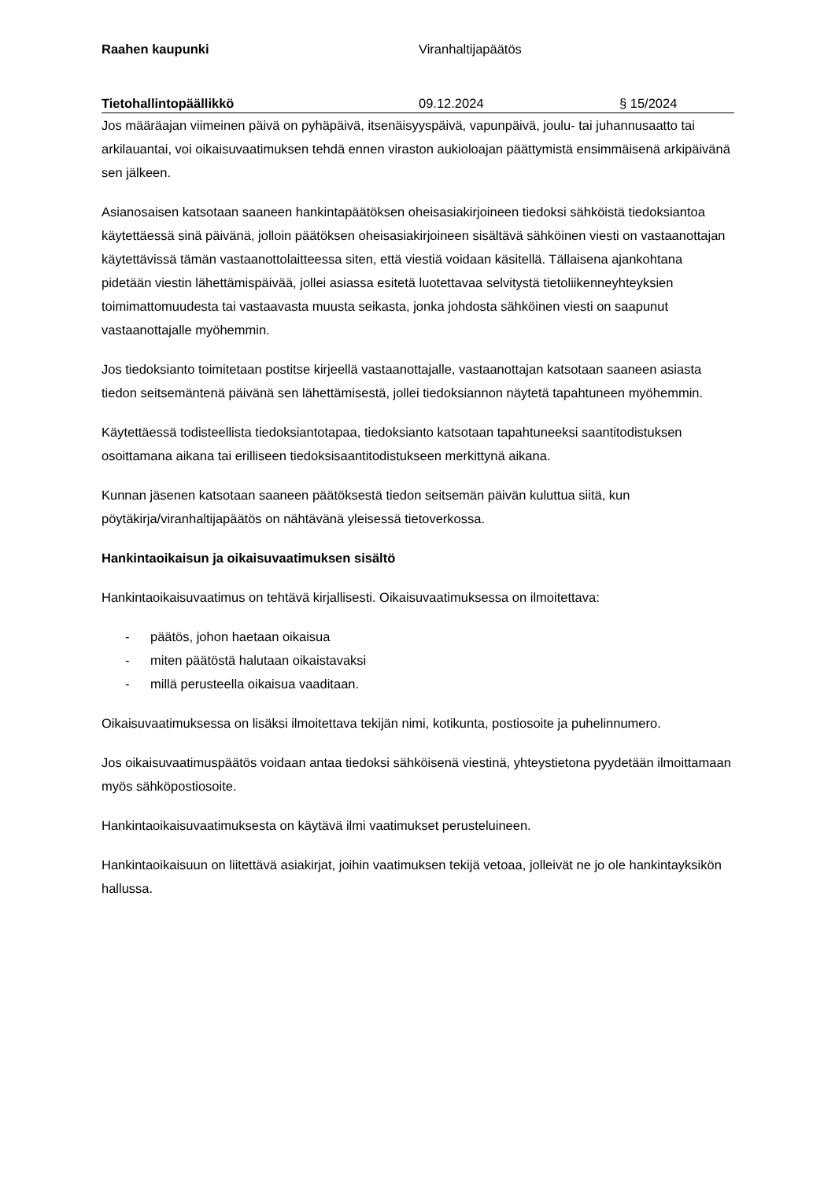Raahen kaupunki Viranhaltijapäätös
Tietohallintopäällikkö 09.12.2024 § 15/2024
Jos määräajan viimeinen päivä on pyhäpäivä, itsenäisyyspäivä, vapunpäivä, joulu- tai juhannusaatto tai arkilauantai, voi oikaisuvaatimuksen tehdä ennen viraston aukioloajan päättymistä ensimmäisenä arkipäivänä sen jälkeen.
Asianosaisen katsotaan saaneen hankintapäätöksen oheisasiakirjoineen tiedoksi sähköistä tiedoksiantoa käytettäessä sinä päivänä, jolloin päätöksen oheisasiakirjoineen sisältävä sähköinen viesti on vastaanottajan käytettävissä tämän vastaanottolaitteessa siten, että viestiä voidaan käsitellä. Tällaisena ajankohtana pidetään viestin lähettämispäivää, jollei asiassa esitetä luotettavaa selvitystä tietoliikenneyhteyksien toimimattomuudesta tai vastaavasta muusta seikasta, jonka johdosta sähköinen viesti on saapunut vastaanottajalle myöhemmin.
Jos tiedoksianto toimitetaan postitse kirjeellä vastaanottajalle, vastaanottajan katsotaan saaneen asiasta tiedon seitsemäntenä päivänä sen lähettämisestä, jollei tiedoksiannon näytetä tapahtuneen myöhemmin.
Käytettäessä todisteellista tiedoksiantotapaa, tiedoksianto katsotaan tapahtuneeksi saantitodistuksen osoittamana aikana tai erilliseen tiedoksisaantitodistukseen merkittynä aikana.
Kunnan jäsenen katsotaan saaneen päätöksestä tiedon seitsemän päivän kuluttua siitä, kun pöytäkirja/viranhaltijapäätös on nähtävänä yleisessä tietoverkossa.
Hankintaoikaisun ja oikaisuvaatimuksen sisältö
Hankintaoikaisuvaatimus on tehtävä kirjallisesti. Oikaisuvaatimuksessa on ilmoitettava:
- päätös, johon haetaan oikaisua
- miten päätöstä halutaan oikaistavaksi
- millä perusteella oikaisua vaaditaan.
Oikaisuvaatimuksessa on lisäksi ilmoitettava tekijän nimi, kotikunta, postiosoite ja puhelinnumero.
Jos oikaisuvaatimuspäätös voidaan antaa tiedoksi sähköisenä viestinä, yhteystietona pyydetään ilmoittamaan myös sähköpostiosoite.
Hankintaoikaisuvaatimuksesta on käytävä ilmi vaatimukset perusteluineen.
Hankintaoikaisuun on liitettävä asiakirjat, joihin vaatimuksen tekijä vetoaa, jolleivät ne jo ole hankintayksikön hallussa.